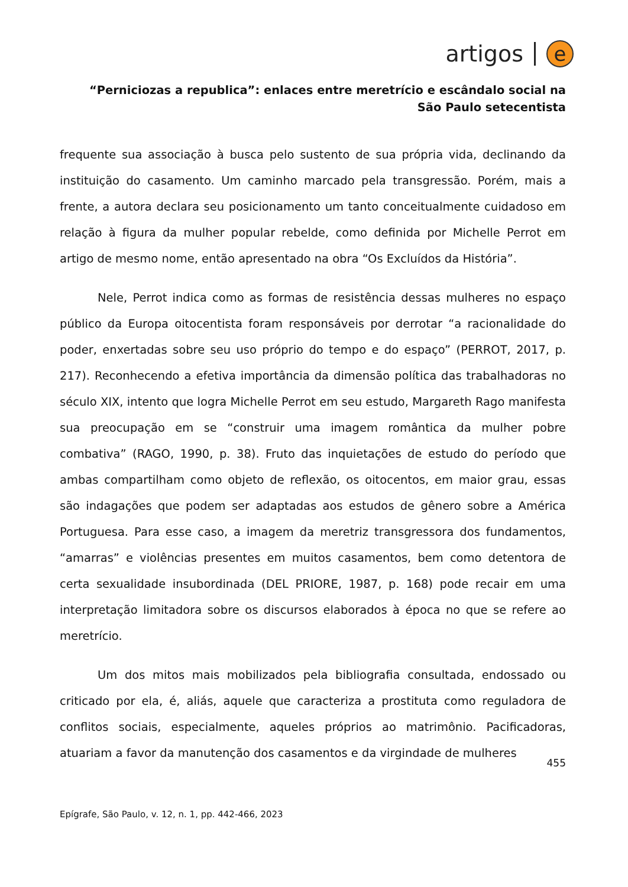artigos e
“Perniciozas a republica”: enlaces entre meretrício e escândalo social na São Paulo setecentista
frequente sua associação à busca pelo sustento de sua própria vida, declinando da instituição do casamento. Um caminho marcado pela transgressão. Porém, mais a frente, a autora declara seu posicionamento um tanto conceitualmente cuidadoso em relação à figura da mulher popular rebelde, como definida por Michelle Perrot em artigo de mesmo nome, então apresentado na obra “Os Excluídos da História”.
Nele, Perrot indica como as formas de resistência dessas mulheres no espaço público da Europa oitocentista foram responsáveis por derrotar “a racionalidade do poder, enxertadas sobre seu uso próprio do tempo e do espaço” (PERROT, 2017, p. 217). Reconhecendo a efetiva importância da dimensão política das trabalhadoras no século XIX, intento que logra Michelle Perrot em seu estudo, Margareth Rago manifesta sua preocupação em se “construir uma imagem romântica da mulher pobre combativa” (RAGO, 1990, p. 38). Fruto das inquietações de estudo do período que ambas compartilham como objeto de reflexão, os oitocentos, em maior grau, essas são indagações que podem ser adaptadas aos estudos de gênero sobre a América Portuguesa. Para esse caso, a imagem da meretriz transgressora dos fundamentos, “amarras” e violências presentes em muitos casamentos, bem como detentora de certa sexualidade insubordinada (DEL PRIORE, 1987, p. 168) pode recair em uma interpretação limitadora sobre os discursos elaborados à época no que se refere ao meretrício.
Um dos mitos mais mobilizados pela bibliografia consultada, endossado ou criticado por ela, é, aliás, aquele que caracteriza a prostituta como reguladora de conflitos sociais, especialmente, aqueles próprios ao matrimônio. Pacificadoras, atuariam a favor da manutenção dos casamentos e da virgindade de mulheres
455
Epígrafe, São Paulo, v. 12, n. 1, pp. 442-466, 2023